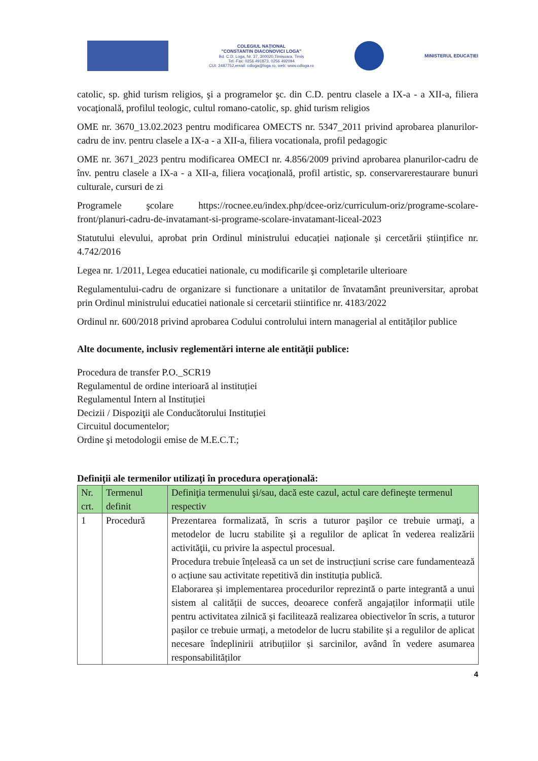COLEGIUL NAȚIONAL
"CONSTANTIN DIACONOVICI LOGA"
Bd. C.D. Loga, Nr. 37, 300020,Timișoara, Timiș
Tel.-Fax: 0256 491873, 0256 492094
CUI: 2487752,email: cdloga@loga.ro, web: www.cdloga.ro
MINISTERUL EDUCAȚIEI
catolic, sp. ghid turism religios, şi a programelor şc. din C.D. pentru clasele a IX-a - a XII-a, filiera vocaţională, profilul teologic, cultul romano-catolic, sp. ghid turism religios
OME nr. 3670_13.02.2023 pentru modificarea OMECTS nr. 5347_2011 privind aprobarea planurilor-cadru de inv. pentru clasele a IX-a - a XII-a, filiera vocationala, profil pedagogic
OME nr. 3671_2023 pentru modificarea OMECI nr. 4.856/2009 privind aprobarea planurilor-cadru de înv. pentru clasele a IX-a - a XII-a, filiera vocaţională, profil artistic, sp. conservarerestaurare bunuri culturale, cursuri de zi
Programele şcolare https://rocnee.eu/index.php/dcee-oriz/curriculum-oriz/programe-scolare-front/planuri-cadru-de-invatamant-si-programe-scolare-invatamant-liceal-2023
Statutului elevului, aprobat prin Ordinul ministrului educației naționale și cercetării științifice nr. 4.742/2016
Legea nr. 1/2011, Legea educatiei nationale, cu modificarile şi completarile ulterioare
Regulamentului-cadru de organizare si functionare a unitatilor de învatamânt preuniversitar, aprobat prin Ordinul ministrului educatiei nationale si cercetarii stiintifice nr. 4183/2022
Ordinul nr. 600/2018 privind aprobarea Codului controlului intern managerial al entităților publice
Alte documente, inclusiv reglementări interne ale entităţii publice:
Procedura de transfer P.O._SCR19
Regulamentul de ordine interioară al instituției
Regulamentul Intern al Instituției
Decizii / Dispoziţii ale Conducătorului Instituției
Circuitul documentelor;
Ordine şi metodologii emise de M.E.C.T.;
Definiţii ale termenilor utilizaţi în procedura operaţională:
| Nr. crt. | Termenul definit | Definiţia termenului şi/sau, dacă este cazul, actul care defineşte termenul respectiv |
| --- | --- | --- |
| 1 | Procedură | Prezentarea formalizată, în scris a tuturor paşilor ce trebuie urmaţi, a metodelor de lucru stabilite şi a regulilor de aplicat în vederea realizării activităţii, cu privire la aspectul procesual. Procedura trebuie înțeleasă ca un set de instrucțiuni scrise care fundamentează o acțiune sau activitate repetitivă din instituția publică. Elaborarea și implementarea procedurilor reprezintă o parte integrantă a unui sistem al calității de succes, deoarece conferă angajaților informații utile pentru activitatea zilnică și facilitează realizarea obiectivelor în scris, a tuturor pașilor ce trebuie urmați, a metodelor de lucru stabilite și a regulilor de aplicat necesare îndeplinirii atribuțiilor și sarcinilor, având în vedere asumarea responsabilităților |
4